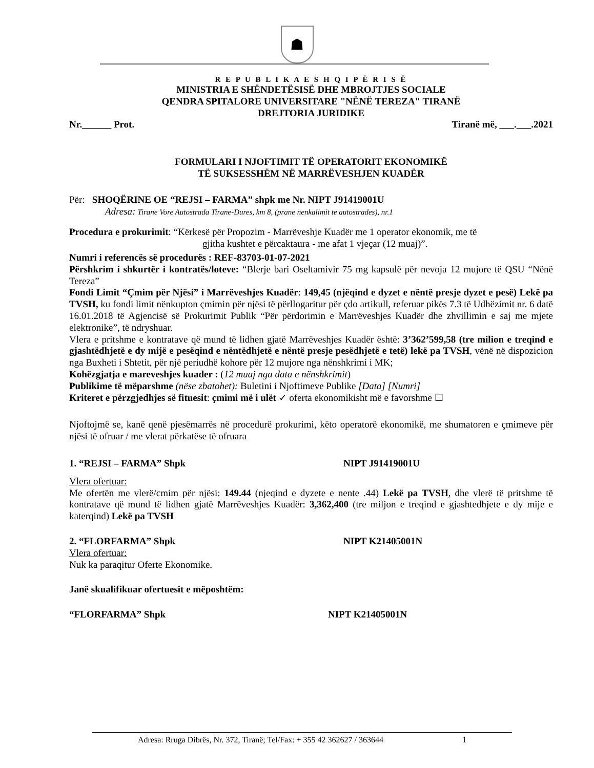☗
R E P U B L I K A E S H Q I P Ë R I S Ë
MINISTRIA E SHËNDETËSISË DHE MBROJTJES SOCIALE
QENDRA SPITALORE UNIVERSITARE "NËNË TEREZA" TIRANË
DREJTORIA JURIDIKE
Nr.______ Prot. Tiranë më, ___.___.2021
FORMULARI I NJOFTIMIT TË OPERATORIT EKONOMIKË
TË SUKSESSHËM NË MARRËVESHJEN KUADËR
Për: SHOQËRINE OE “REJSI – FARMA” shpk me Nr. NIPT J91419001U
Adresa: Tirane Vore Autostrada Tirane-Dures, km 8, (prane nenkalimit te autostrades), nr.1
Procedura e prokurimit: “Kërkesë për Propozim - Marrëveshje Kuadër me 1 operator ekonomik, me të
gjitha kushtet e përcaktaura - me afat 1 vjeçar (12 muaj)”.
Numri i referencës së procedurës : REF-83703-01-07-2021
Përshkrim i shkurtër i kontratës/loteve: “Blerje bari Oseltamivir 75 mg kapsulë për nevoja 12 mujore të QSU “Nënë Tereza”
Fondi Limit “Çmim për Njësi” i Marrëveshjes Kuadër: 149,45 (njëqind e dyzet e nëntë presje dyzet e pesë) Lekë pa TVSH, ku fondi limit nënkupton çmimin për njësi të përllogaritur për çdo artikull, referuar pikës 7.3 të Udhëzimit nr. 6 datë 16.01.2018 të Agjencisë së Prokurimit Publik “Për përdorimin e Marrëveshjes Kuadër dhe zhvillimin e saj me mjete elektronike”, të ndryshuar.
Vlera e pritshme e kontratave që mund të lidhen gjatë Marrëveshjes Kuadër është: 3’362’599,58 (tre milion e treqind e gjashtëdhjetë e dy mijë e pesëqind e nëntëdhjetë e nëntë presje pesëdhjetë e tetë) lekë pa TVSH, vënë në dispozicion nga Buxheti i Shtetit, për një periudhë kohore për 12 mujore nga nënshkrimi i MK;
Kohëzgjatja e mareveshjes kuader : (12 muaj nga data e nënshkrimit)
Publikime të mëparshme (nëse zbatohet): Buletini i Njoftimeve Publike [Data] [Numri]
Kriteret e përzgjedhjes së fituesit: çmimi më i ulët ✓ oferta ekonomikisht më e favorshme ☐
Njoftojmë se, kanë qenë pjesëmarrës në procedurë prokurimi, këto operatorë ekonomikë, me shumatoren e çmimeve për njësi të ofruar / me vlerat përkatëse të ofruara
1. “REJSI – FARMA” Shpk NIPT J91419001U
Vlera ofertuar:
Me ofertën me vlerë/cmim për njësi: 149.44 (njeqind e dyzete e nente .44) Lekë pa TVSH, dhe vlerë të pritshme të kontratave që mund të lidhen gjatë Marrëveshjes Kuadër: 3,362,400 (tre miljon e treqind e gjashtedhjete e dy mije e katerqind) Lekë pa TVSH
2. “FLORFARMA” Shpk NIPT K21405001N
Vlera ofertuar:
Nuk ka paraqitur Oferte Ekonomike.
Janë skualifikuar ofertuesit e mëposhtëm:
“FLORFARMA” Shpk NIPT K21405001N
Adresa: Rruga Dibrës, Nr. 372, Tiranë; Tel/Fax: + 355 42 362627 / 363644 1